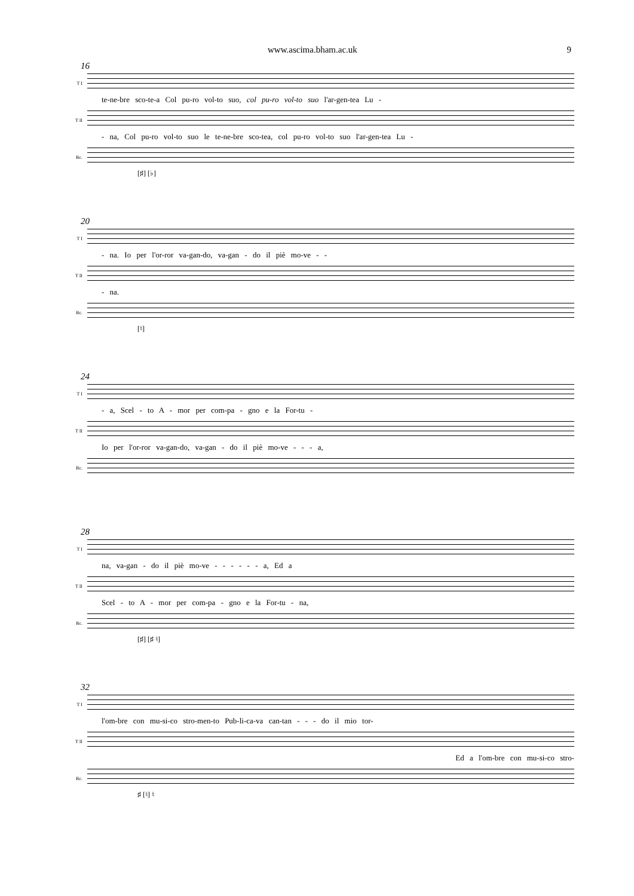www.ascima.bham.ac.uk 9
16
T I
te-ne-bre sco-te-a Col pu-ro vol-to suo, col pu-ro vol-to suo l'ar-gen-tea Lu -
T II
- na, Col pu-ro vol-to suo le te-ne-bre sco-tea, col pu-ro vol-to suo l'ar-gen-tea Lu -
Bc.
[♯] [♭]
20
T I
- na. Io per l'or-ror va-gan-do, va-gan - do il piè mo-ve - -
T II
- na.
Bc.
[♮]
24
T I
- a, Scel - to A - mor per com-pa - gno e la For-tu -
T II
Io per l'or-ror va-gan-do, va-gan - do il piè mo-ve - - - a,
Bc.
28
T I
na, va-gan - do il piè mo-ve - - - - - - a, Ed a
T II
Scel - to A - mor per com-pa - gno e la For-tu - na,
Bc.
[♯] [♯ ♮]
32
T I
l'om-bre con mu-si-co stro-men-to Pub-li-ca-va can-tan - - - do il mio tor-
T II
Ed a l'om-bre con mu-si-co stro-
Bc.
♯ [♮] ♮